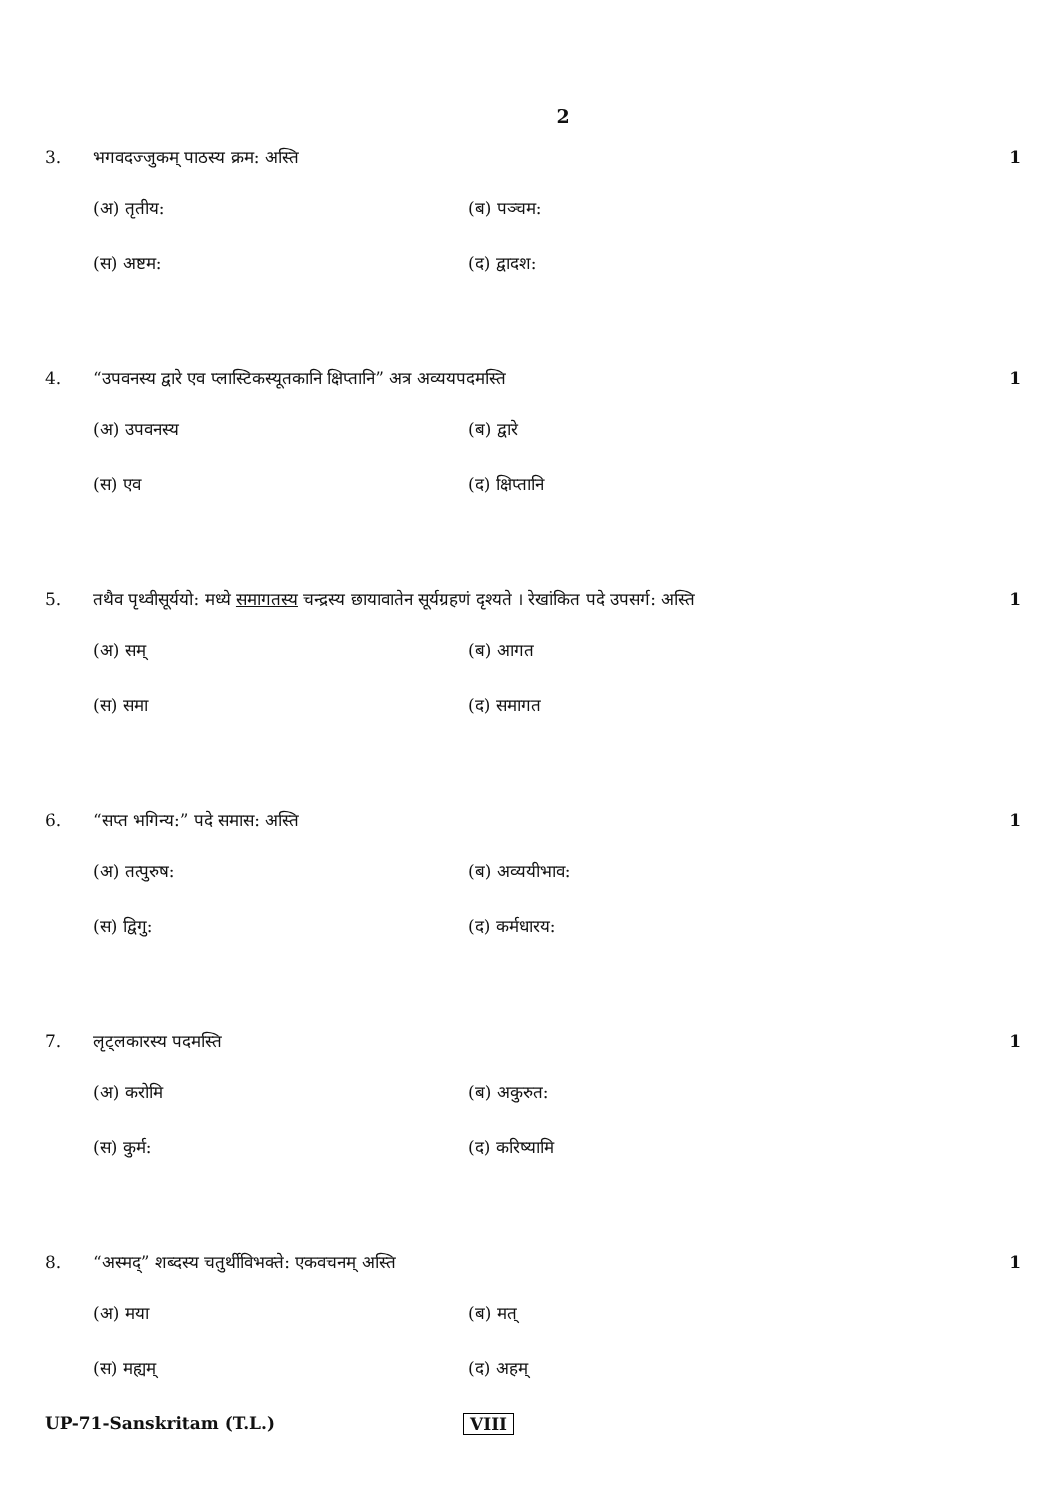2
3. भगवदज्जुकम् पाठस्य क्रम: अस्ति 1
(अ) तृतीय:
(ब) पञ्चम:
(स) अष्टम:
(द) द्वादश:
4. “उपवनस्य द्वारे एव प्लास्टिकस्यूतकानि क्षिप्तानि” अत्र अव्ययपदमस्ति
1
(अ) उपवनस्य
(ब) द्वारे
(स) एव
(द) क्षिप्तानि
5. तथैव पृथ्वीसूर्ययो: मध्ये समागतस्य चन्द्रस्य छायावातेन सूर्यग्रहणं दृश्यते । रेखांकित पदे उपसर्ग: अस्ति
1
(अ) सम्
(ब) आगत
(स) समा
(द) समागत
6. “सप्त भगिन्य:” पदे समास: अस्ति 1
(अ) तत्पुरुष:
(ब) अव्ययीभाव:
(स) द्विगु:
(द) कर्मधारय:
7. लृट्लकारस्य पदमस्ति 1
(अ) करोमि
(ब) अकुरुत:
(स) कुर्म:
(द) करिष्यामि
8. “अस्मद्” शब्दस्य चतुर्थीविभक्ते: एकवचनम् अस्ति
1
(अ) मया
(ब) मत्
(स) मह्यम्
(द) अहम्
UP-71-Sanskritam (T.L.) VIII